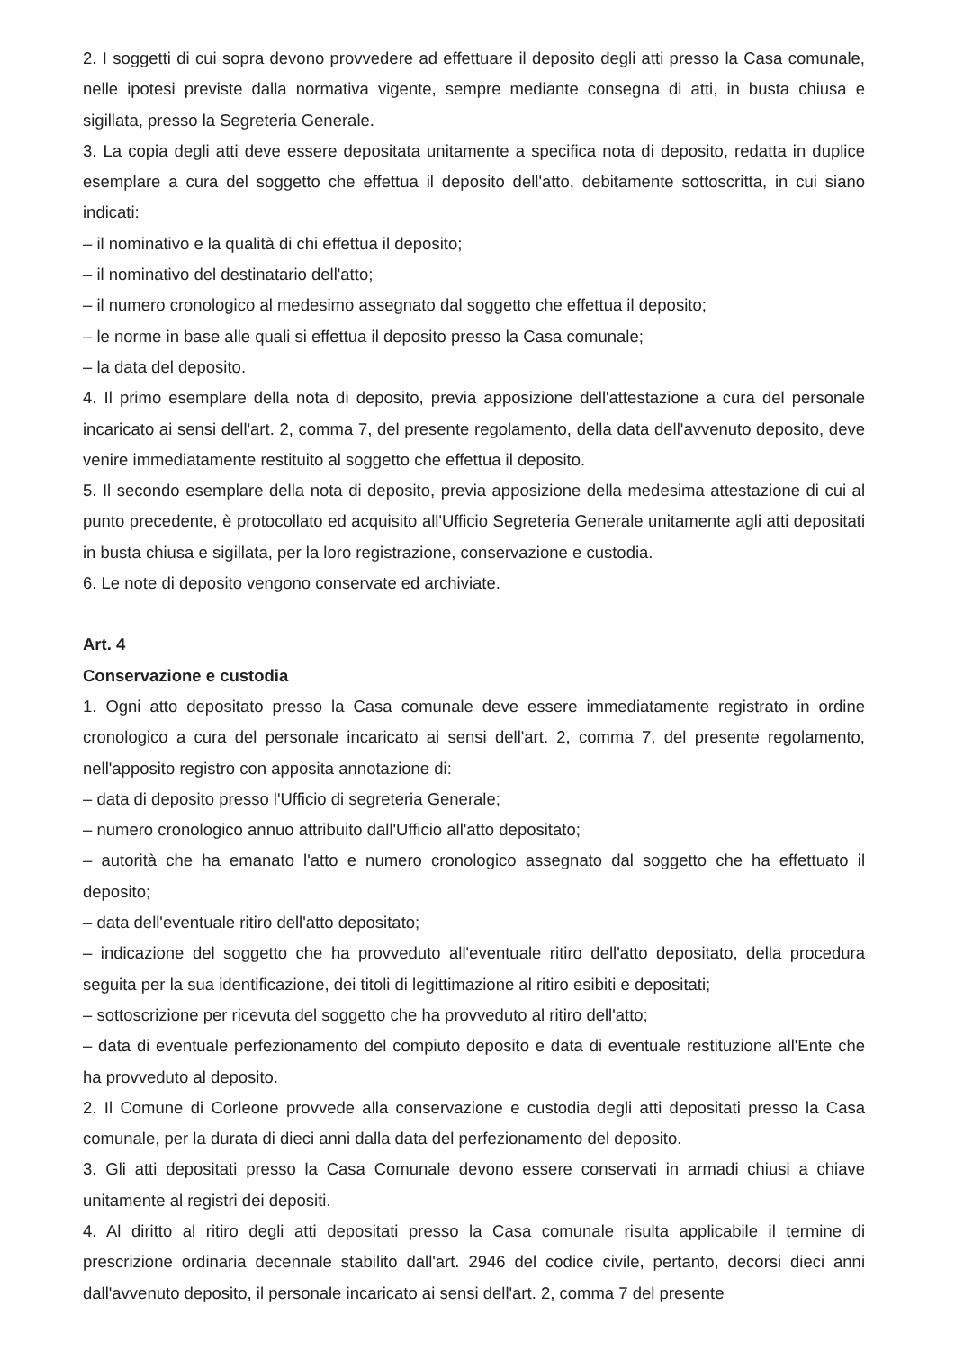2. I soggetti di cui sopra devono provvedere ad effettuare il deposito degli atti presso la Casa comunale, nelle ipotesi previste dalla normativa vigente, sempre mediante consegna di atti, in busta chiusa e sigillata, presso la Segreteria Generale.
3. La copia degli atti deve essere depositata unitamente a specifica nota di deposito, redatta in duplice esemplare a cura del soggetto che effettua il deposito dell'atto, debitamente sottoscritta, in cui siano indicati:
– il nominativo e la qualità di chi effettua il deposito;
– il nominativo del destinatario dell'atto;
– il numero cronologico al medesimo assegnato dal soggetto che effettua il deposito;
– le norme in base alle quali si effettua il deposito presso la Casa comunale;
– la data del deposito.
4. Il primo esemplare della nota di deposito, previa apposizione dell'attestazione a cura del personale incaricato ai sensi dell'art. 2, comma 7, del presente regolamento, della data dell'avvenuto deposito, deve venire immediatamente restituito al soggetto che effettua il deposito.
5. Il secondo esemplare della nota di deposito, previa apposizione della medesima attestazione di cui al punto precedente, è protocollato ed acquisito all'Ufficio Segreteria Generale unitamente agli atti depositati in busta chiusa e sigillata, per la loro registrazione, conservazione e custodia.
6. Le note di deposito vengono conservate ed archiviate.
Art. 4
Conservazione e custodia
1. Ogni atto depositato presso la Casa comunale deve essere immediatamente registrato in ordine cronologico a cura del personale incaricato ai sensi dell'art. 2, comma 7, del presente regolamento, nell'apposito registro con apposita annotazione di:
– data di deposito presso l'Ufficio di segreteria Generale;
– numero cronologico annuo attribuito dall'Ufficio all'atto depositato;
– autorità che ha emanato l'atto e numero cronologico assegnato dal soggetto che ha effettuato il deposito;
– data dell'eventuale ritiro dell'atto depositato;
– indicazione del soggetto che ha provveduto all'eventuale ritiro dell'atto depositato, della procedura seguita per la sua identificazione, dei titoli di legittimazione al ritiro esibiti e depositati;
– sottoscrizione per ricevuta del soggetto che ha provveduto al ritiro dell'atto;
– data di eventuale perfezionamento del compiuto deposito e data di eventuale restituzione all'Ente che ha provveduto al deposito.
2. Il Comune di Corleone provvede alla conservazione e custodia degli atti depositati presso la Casa comunale, per la durata di dieci anni dalla data del perfezionamento del deposito.
3. Gli atti depositati presso la Casa Comunale devono essere conservati in armadi chiusi a chiave unitamente al registri dei depositi.
4. Al diritto al ritiro degli atti depositati presso la Casa comunale risulta applicabile il termine di prescrizione ordinaria decennale stabilito dall'art. 2946 del codice civile, pertanto, decorsi dieci anni dall'avvenuto deposito, il personale incaricato ai sensi dell'art. 2, comma 7 del presente